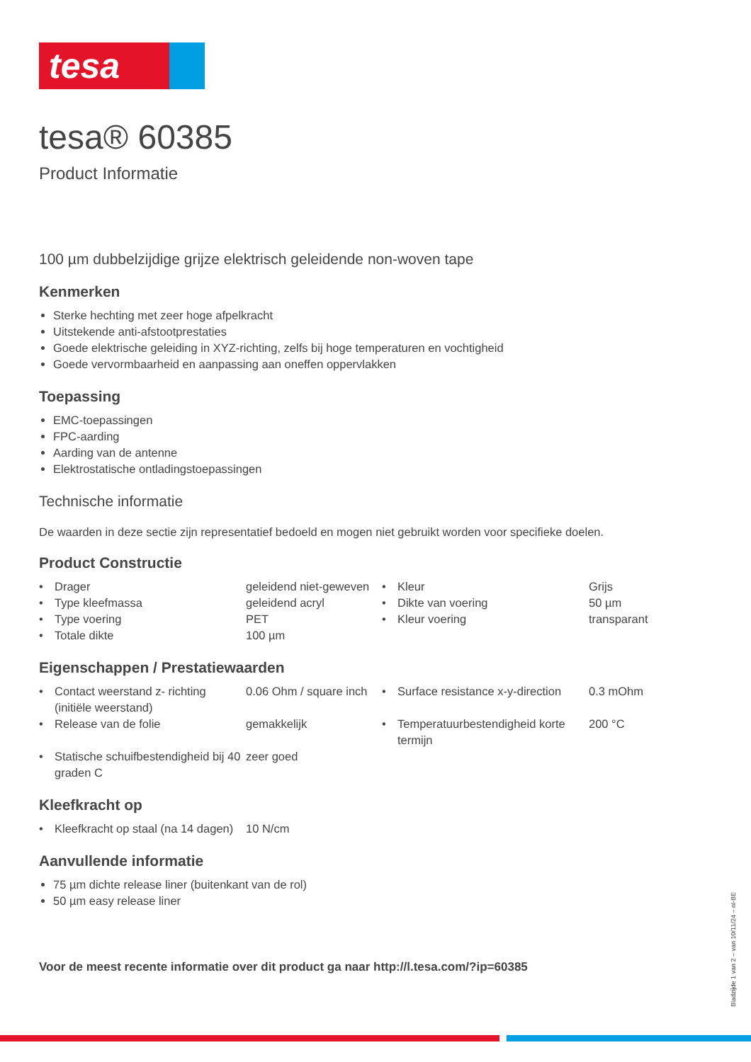tesa
tesa® 60385
Product Informatie
100 µm dubbelzijdige grijze elektrisch geleidende non-woven tape
Kenmerken
Sterke hechting met zeer hoge afpelkracht
Uitstekende anti-afstootprestaties
Goede elektrische geleiding in XYZ-richting, zelfs bij hoge temperaturen en vochtigheid
Goede vervormbaarheid en aanpassing aan oneffen oppervlakken
Toepassing
EMC-toepassingen
FPC-aarding
Aarding van de antenne
Elektrostatische ontladingstoepassingen
Technische informatie
De waarden in deze sectie zijn representatief bedoeld en mogen niet gebruikt worden voor specifieke doelen.
Product Constructie
| • | Drager | geleidend niet-geweven | • | Kleur | Grijs |
| • | Type kleefmassa | geleidend acryl | • | Dikte van voering | 50 µm |
| • | Type voering | PET | • | Kleur voering | transparant |
| • | Totale dikte | 100 µm | | | |
Eigenschappen / Prestatiewaarden
| • | Contact weerstand z- richting (initiële weerstand) | 0.06 Ohm / square inch | • | Surface resistance x-y-direction | 0.3 mOhm |
| • | Release van de folie | gemakkelijk | • | Temperatuurbestendigheid korte termijn | 200 °C |
| • | Statische schuifbestendigheid bij 40 graden C | zeer goed | | | |
Kleefkracht op
| • | Kleefkracht op staal (na 14 dagen) | 10 N/cm |
Aanvullende informatie
75 µm dichte release liner (buitenkant van de rol)
50 µm easy release liner
Voor de meest recente informatie over dit product ga naar http://l.tesa.com/?ip=60385
Bladzijde 1 van 2 – van 10/11/24 – nl-BE